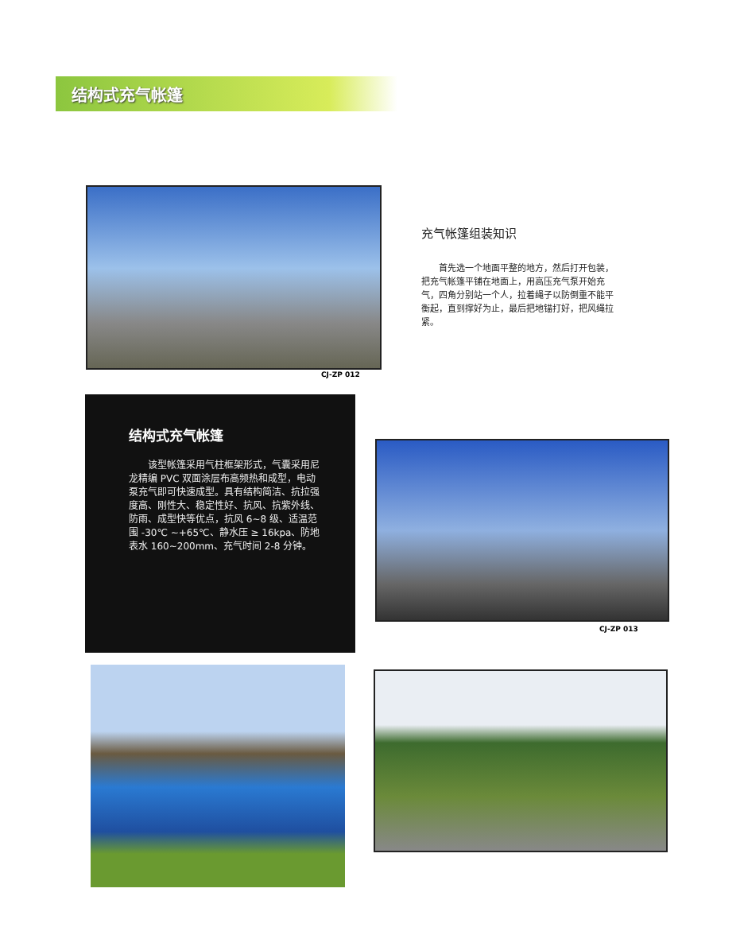结构式充气帐篷
CJ-ZP 012
充气帐篷组装知识
　　首先选一个地面平整的地方，然后打开包装，把充气帐篷平铺在地面上，用高压充气泵开始充气，四角分别站一个人，拉着绳子以防倒重不能平衡起，直到撑好为止，最后把地锚打好，把风绳拉紧。
结构式充气帐篷
　　该型帐篷采用气柱框架形式，气囊采用尼龙精编 PVC 双面涂层布高频热和成型，电动泵充气即可快速成型。具有结构简洁、抗拉强度高、刚性大、稳定性好、抗风、抗紫外线、防雨、成型快等优点，抗风 6~8 级、适温范围 -30℃ ~+65℃、静水压 ≥ 16kpa、防地表水 160~200mm、充气时间 2-8 分钟。
CJ-ZP 013